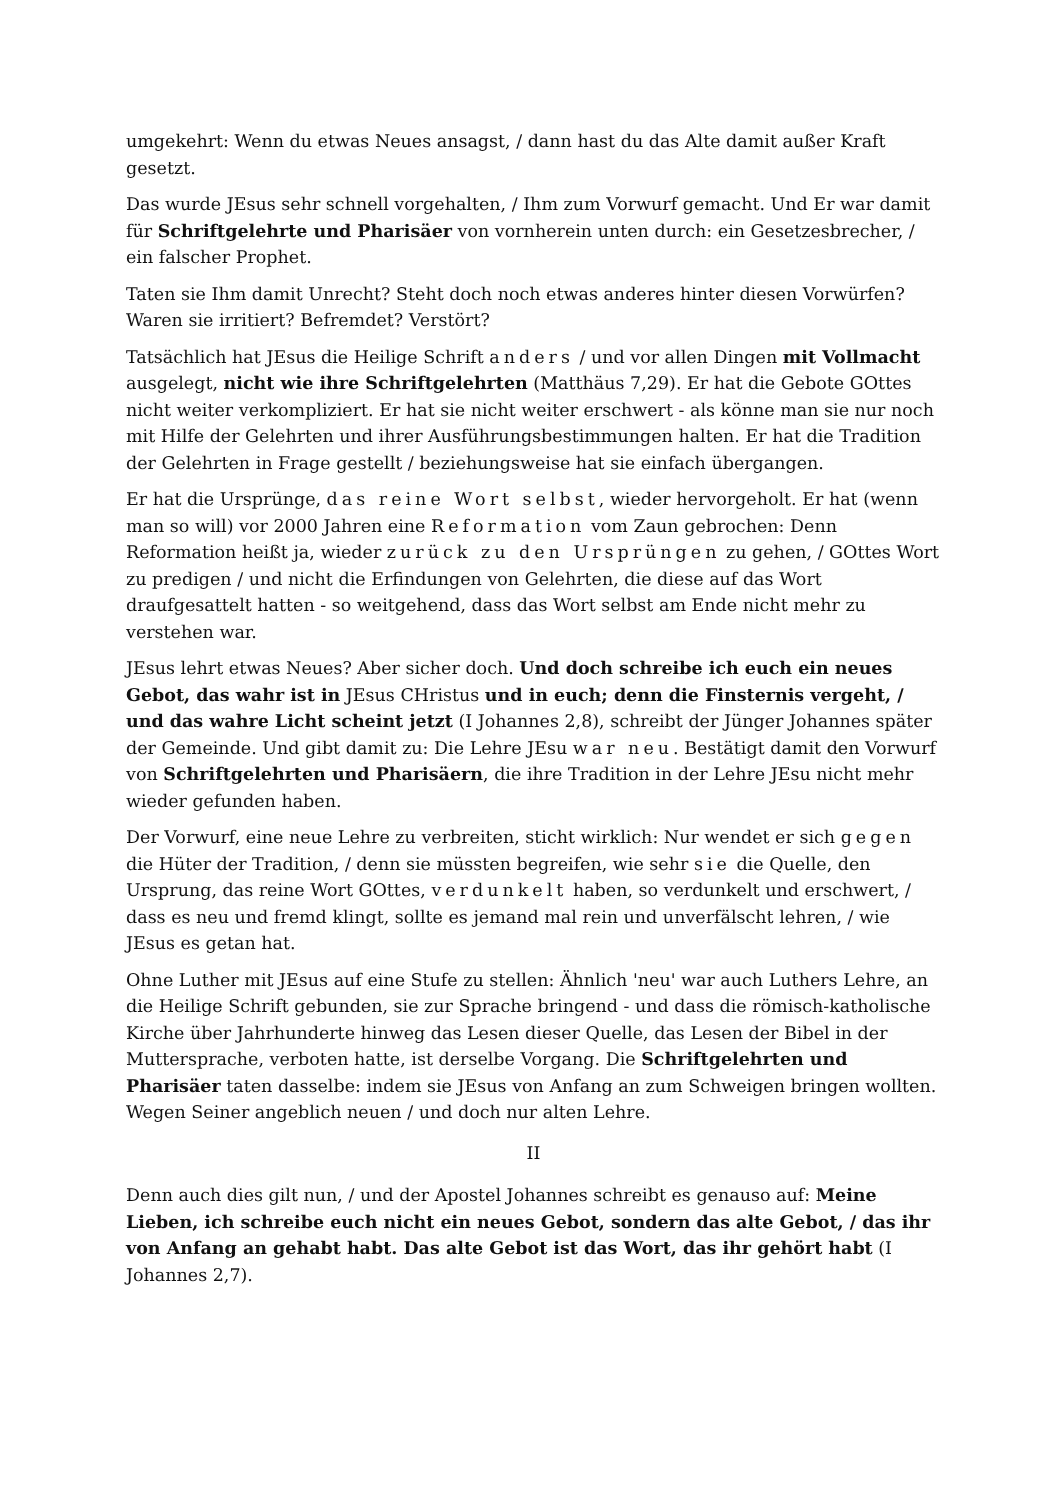umgekehrt: Wenn du etwas Neues ansagst, / dann hast du das Alte damit außer Kraft gesetzt.
Das wurde JEsus sehr schnell vorgehalten, / Ihm zum Vorwurf gemacht. Und Er war damit für Schriftgelehrte und Pharisäer von vornherein unten durch: ein Gesetzesbrecher, / ein falscher Prophet.
Taten sie Ihm damit Unrecht? Steht doch noch etwas anderes hinter diesen Vorwürfen? Waren sie irritiert? Befremdet? Verstört?
Tatsächlich hat JEsus die Heilige Schrift anders / und vor allen Dingen mit Vollmacht ausgelegt, nicht wie ihre Schriftgelehrten (Matthäus 7,29). Er hat die Gebote GOttes nicht weiter verkompliziert. Er hat sie nicht weiter erschwert - als könne man sie nur noch mit Hilfe der Gelehrten und ihrer Ausführungsbestimmungen halten. Er hat die Tradition der Gelehrten in Frage gestellt / beziehungsweise hat sie einfach übergangen.
Er hat die Ursprünge, das reine Wort selbst, wieder hervorgeholt. Er hat (wenn man so will) vor 2000 Jahren eine Reformation vom Zaun gebrochen: Denn Reformation heißt ja, wieder zurück zu den Ursprüngen zu gehen, / GOttes Wort zu predigen / und nicht die Erfindungen von Gelehrten, die diese auf das Wort draufgesattelt hatten - so weitgehend, dass das Wort selbst am Ende nicht mehr zu verstehen war.
JEsus lehrt etwas Neues? Aber sicher doch. Und doch schreibe ich euch ein neues Gebot, das wahr ist in JEsus CHristus und in euch; denn die Finsternis vergeht, / und das wahre Licht scheint jetzt (I Johannes 2,8), schreibt der Jünger Johannes später der Gemeinde. Und gibt damit zu: Die Lehre JEsu war neu. Bestätigt damit den Vorwurf von Schriftgelehrten und Pharisäern, die ihre Tradition in der Lehre JEsu nicht mehr wieder gefunden haben.
Der Vorwurf, eine neue Lehre zu verbreiten, sticht wirklich: Nur wendet er sich gegen die Hüter der Tradition, / denn sie müssten begreifen, wie sehr sie die Quelle, den Ursprung, das reine Wort GOttes, verdunkelt haben, so verdunkelt und erschwert, / dass es neu und fremd klingt, sollte es jemand mal rein und unverfälscht lehren, / wie JEsus es getan hat.
Ohne Luther mit JEsus auf eine Stufe zu stellen: Ähnlich 'neu' war auch Luthers Lehre, an die Heilige Schrift gebunden, sie zur Sprache bringend - und dass die römisch-katholische Kirche über Jahrhunderte hinweg das Lesen dieser Quelle, das Lesen der Bibel in der Muttersprache, verboten hatte, ist derselbe Vorgang. Die Schriftgelehrten und Pharisäer taten dasselbe: indem sie JEsus von Anfang an zum Schweigen bringen wollten. Wegen Seiner angeblich neuen / und doch nur alten Lehre.
II
Denn auch dies gilt nun, / und der Apostel Johannes schreibt es genauso auf: Meine Lieben, ich schreibe euch nicht ein neues Gebot, sondern das alte Gebot, / das ihr von Anfang an gehabt habt. Das alte Gebot ist das Wort, das ihr gehört habt (I Johannes 2,7).